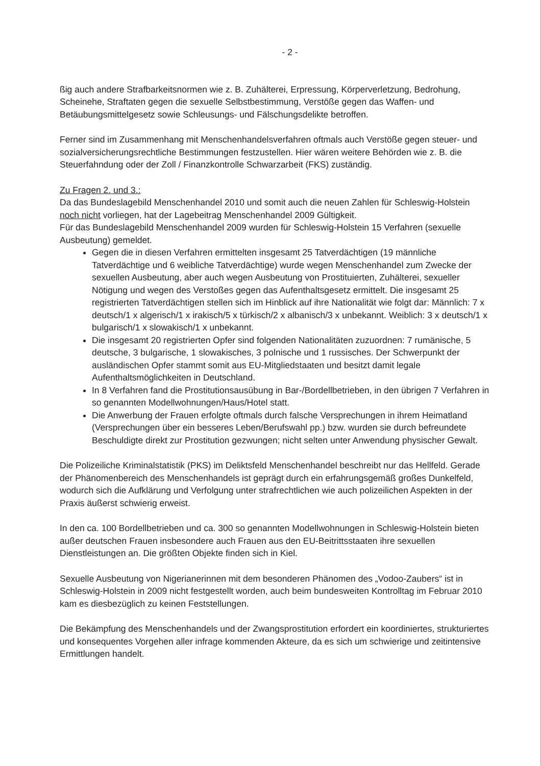- 2 -
ßig auch andere Strafbarkeitsnormen wie z. B. Zuhälterei, Erpressung, Körperverletzung, Bedrohung, Scheinehe, Straftaten gegen die sexuelle Selbstbestimmung, Verstöße gegen das Waffen- und Betäubungsmittelgesetz sowie Schleusungs- und Fälschungsdelikte betroffen.
Ferner sind im Zusammenhang mit Menschenhandelsverfahren oftmals auch Verstöße gegen steuer- und sozialversicherungsrechtliche Bestimmungen festzustellen. Hier wären weitere Behörden wie z. B. die Steuerfahndung oder der Zoll / Finanzkontrolle Schwarzarbeit (FKS) zuständig.
Zu Fragen 2. und 3.:
Da das Bundeslagebild Menschenhandel 2010 und somit auch die neuen Zahlen für Schleswig-Holstein noch nicht vorliegen, hat der Lagebeitrag Menschenhandel 2009 Gültigkeit.
Für das Bundeslagebild Menschenhandel 2009 wurden für Schleswig-Holstein 15 Verfahren (sexuelle Ausbeutung) gemeldet.
Gegen die in diesen Verfahren ermittelten insgesamt 25 Tatverdächtigen (19 männliche Tatverdächtige und 6 weibliche Tatverdächtige) wurde wegen Menschenhandel zum Zwecke der sexuellen Ausbeutung, aber auch wegen Ausbeutung von Prostituierten, Zuhälterei, sexueller Nötigung und wegen des Verstoßes gegen das Aufenthaltsgesetz ermittelt. Die insgesamt 25 registrierten Tatverdächtigen stellen sich im Hinblick auf ihre Nationalität wie folgt dar: Männlich: 7 x deutsch/1 x algerisch/1 x irakisch/5 x türkisch/2 x albanisch/3 x unbekannt. Weiblich: 3 x deutsch/1 x bulgarisch/1 x slowakisch/1 x unbekannt.
Die insgesamt 20 registrierten Opfer sind folgenden Nationalitäten zuzuordnen: 7 rumänische, 5 deutsche, 3 bulgarische, 1 slowakisches, 3 polnische und 1 russisches. Der Schwerpunkt der ausländischen Opfer stammt somit aus EU-Mitgliedstaaten und besitzt damit legale Aufenthaltsmöglichkeiten in Deutschland.
In 8 Verfahren fand die Prostitutionsausübung in Bar-/Bordellbetrieben, in den übrigen 7 Verfahren in so genannten Modellwohnungen/Haus/Hotel statt.
Die Anwerbung der Frauen erfolgte oftmals durch falsche Versprechungen in ihrem Heimatland (Versprechungen über ein besseres Leben/Berufswahl pp.) bzw. wurden sie durch befreundete Beschuldigte direkt zur Prostitution gezwungen; nicht selten unter Anwendung physischer Gewalt.
Die Polizeiliche Kriminalstatistik (PKS) im Deliktsfeld Menschenhandel beschreibt nur das Hellfeld. Gerade der Phänomenbereich des Menschenhandels ist geprägt durch ein erfahrungsgemäß großes Dunkelfeld, wodurch sich die Aufklärung und Verfolgung unter strafrechtlichen wie auch polizeilichen Aspekten in der Praxis äußerst schwierig erweist.
In den ca. 100 Bordellbetrieben und ca. 300 so genannten Modellwohnungen in Schleswig-Holstein bieten außer deutschen Frauen insbesondere auch Frauen aus den EU-Beitrittsstaaten ihre sexuellen Dienstleistungen an. Die größten Objekte finden sich in Kiel.
Sexuelle Ausbeutung von Nigerianerinnen mit dem besonderen Phänomen des „Vodoo-Zaubers“ ist in Schleswig-Holstein in 2009 nicht festgestellt worden, auch beim bundesweiten Kontrolltag im Februar 2010 kam es diesbezüglich zu keinen Feststellungen.
Die Bekämpfung des Menschenhandels und der Zwangsprostitution erfordert ein koordiniertes, strukturiertes und konsequentes Vorgehen aller infrage kommenden Akteure, da es sich um schwierige und zeitintensive Ermittlungen handelt.